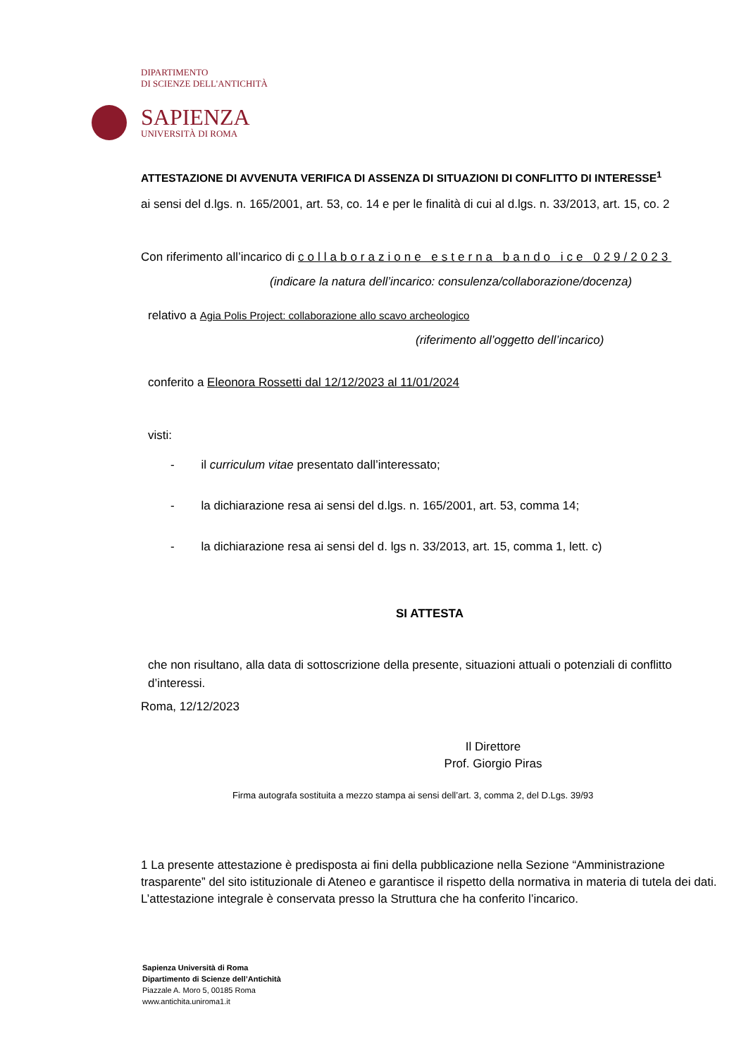DIPARTIMENTO
DI SCIENZE DELL'ANTICHITÀ
SAPIENZA
UNIVERSITÀ DI ROMA
ATTESTAZIONE DI AVVENUTA VERIFICA DI ASSENZA DI SITUAZIONI DI CONFLITTO DI INTERESSE<sup>1</sup>
ai sensi del d.lgs. n. 165/2001, art. 53, co. 14 e per le finalità di cui al d.lgs. n. 33/2013, art. 15, co. 2
Con riferimento all’incarico di collaborazione esterna bando ice 029/2023
(indicare la natura dell’incarico: consulenza/collaborazione/docenza)
relativo a Agia Polis Project: collaborazione allo scavo archeologico
(riferimento all’oggetto dell’incarico)
conferito a Eleonora Rossetti dal 12/12/2023 al 11/01/2024
visti:
- il curriculum vitae presentato dall’interessato;
- la dichiarazione resa ai sensi del d.lgs. n. 165/2001, art. 53, comma 14;
- la dichiarazione resa ai sensi del d. lgs n. 33/2013, art. 15, comma 1, lett. c)
SI ATTESTA
che non risultano, alla data di sottoscrizione della presente, situazioni attuali o potenziali di conflitto d’interessi.
Roma, 12/12/2023
Il Direttore
Prof. Giorgio Piras
Firma autografa sostituita a mezzo stampa ai sensi dell’art. 3, comma 2, del D.Lgs. 39/93
1 La presente attestazione è predisposta ai fini della pubblicazione nella Sezione “Amministrazione trasparente” del sito istituzionale di Ateneo e garantisce il rispetto della normativa in materia di tutela dei dati. L’attestazione integrale è conservata presso la Struttura che ha conferito l’incarico.
Sapienza Università di Roma
Dipartimento di Scienze dell’Antichità
Piazzale A. Moro 5, 00185 Roma
www.antichita.uniroma1.it